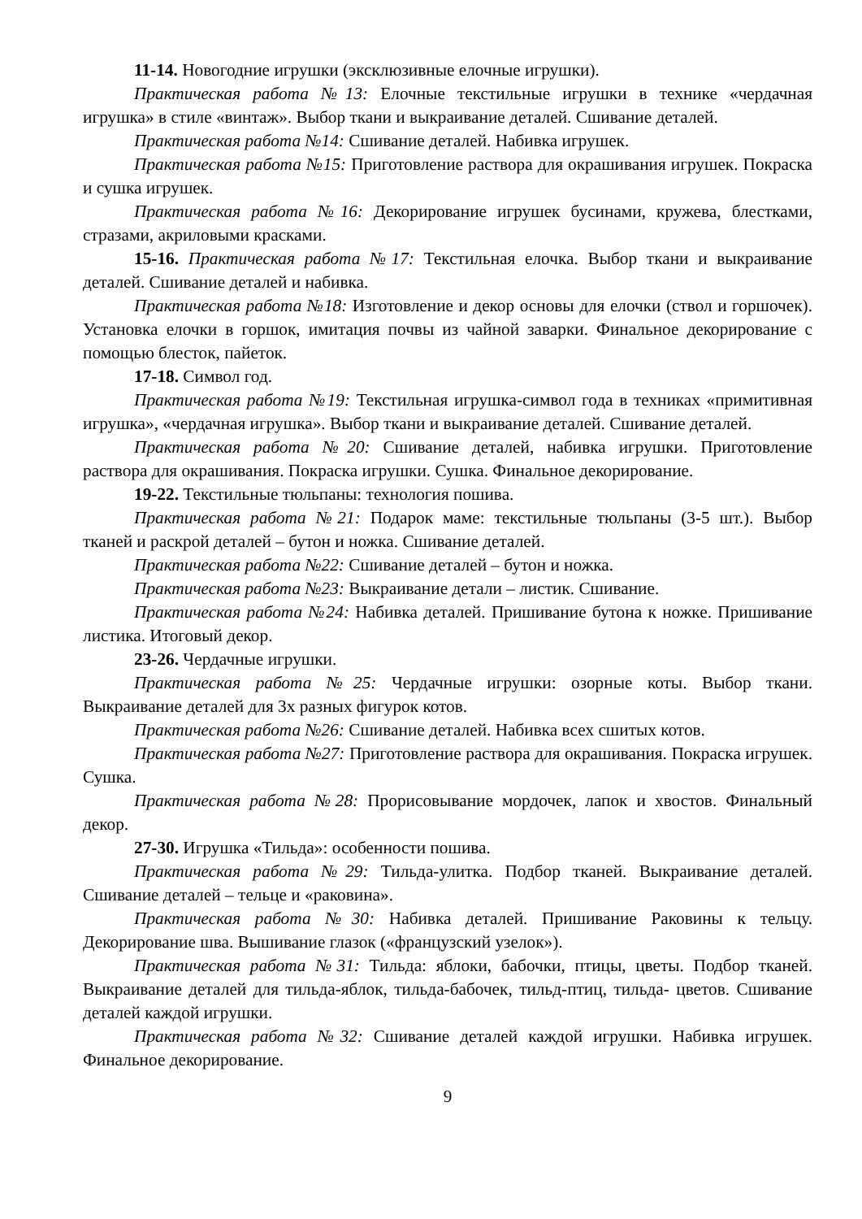11-14. Новогодние игрушки (эксклюзивные елочные игрушки).
Практическая работа №13: Елочные текстильные игрушки в технике «чердачная игрушка» в стиле «винтаж». Выбор ткани и выкраивание деталей. Сшивание деталей.
Практическая работа №14: Сшивание деталей. Набивка игрушек.
Практическая работа №15: Приготовление раствора для окрашивания игрушек. Покраска и сушка игрушек.
Практическая работа №16: Декорирование игрушек бусинами, кружева, блестками, стразами, акриловыми красками.
15-16. Практическая работа №17: Текстильная елочка. Выбор ткани и выкраивание деталей. Сшивание деталей и набивка.
Практическая работа №18: Изготовление и декор основы для елочки (ствол и горшочек). Установка елочки в горшок, имитация почвы из чайной заварки. Финальное декорирование с помощью блесток, пайеток.
17-18. Символ год.
Практическая работа №19: Текстильная игрушка-символ года в техниках «примитивная игрушка», «чердачная игрушка». Выбор ткани и выкраивание деталей. Сшивание деталей.
Практическая работа №20: Сшивание деталей, набивка игрушки. Приготовление раствора для окрашивания. Покраска игрушки. Сушка. Финальное декорирование.
19-22. Текстильные тюльпаны: технология пошива.
Практическая работа №21: Подарок маме: текстильные тюльпаны (3-5 шт.). Выбор тканей и раскрой деталей – бутон и ножка. Сшивание деталей.
Практическая работа №22: Сшивание деталей – бутон и ножка.
Практическая работа №23: Выкраивание детали – листик. Сшивание.
Практическая работа №24: Набивка деталей. Пришивание бутона к ножке. Пришивание листика. Итоговый декор.
23-26. Чердачные игрушки.
Практическая работа №25: Чердачные игрушки: озорные коты. Выбор ткани. Выкраивание деталей для 3х разных фигурок котов.
Практическая работа №26: Сшивание деталей. Набивка всех сшитых котов.
Практическая работа №27: Приготовление раствора для окрашивания. Покраска игрушек. Сушка.
Практическая работа №28: Прорисовывание мордочек, лапок и хвостов. Финальный декор.
27-30. Игрушка «Тильда»: особенности пошива.
Практическая работа №29: Тильда-улитка. Подбор тканей. Выкраивание деталей. Сшивание деталей – тельце и «раковина».
Практическая работа №30: Набивка деталей. Пришивание Раковины к тельцу. Декорирование шва. Вышивание глазок («французский узелок»).
Практическая работа №31: Тильда: яблоки, бабочки, птицы, цветы. Подбор тканей. Выкраивание деталей для тильда-яблок, тильда-бабочек, тильд-птиц, тильда- цветов. Сшивание деталей каждой игрушки.
Практическая работа №32: Сшивание деталей каждой игрушки. Набивка игрушек. Финальное декорирование.
9